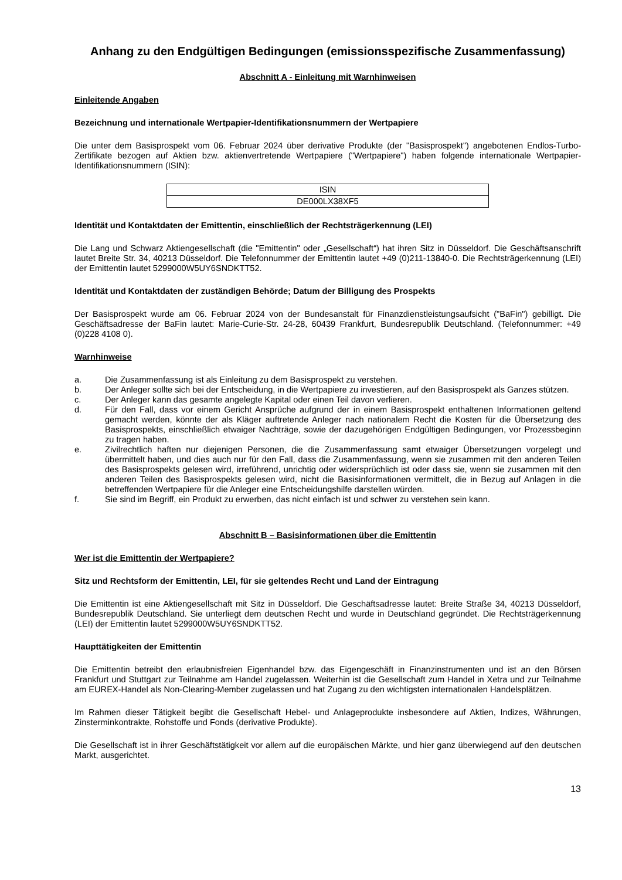Anhang zu den Endgültigen Bedingungen (emissionsspezifische Zusammenfassung)
Abschnitt A - Einleitung mit Warnhinweisen
Einleitende Angaben
Bezeichnung und internationale Wertpapier-Identifikationsnummern der Wertpapiere
Die unter dem Basisprospekt vom 06. Februar 2024 über derivative Produkte (der "Basisprospekt") angebotenen Endlos-Turbo-Zertifikate bezogen auf Aktien bzw. aktienvertretende Wertpapiere ("Wertpapiere") haben folgende internationale Wertpapier-Identifikationsnummern (ISIN):
| ISIN |
| DE000LX38XF5 |
Identität und Kontaktdaten der Emittentin, einschließlich der Rechtsträgerkennung (LEI)
Die Lang und Schwarz Aktiengesellschaft (die "Emittentin" oder „Gesellschaft“) hat ihren Sitz in Düsseldorf. Die Geschäftsanschrift lautet Breite Str. 34, 40213 Düsseldorf. Die Telefonnummer der Emittentin lautet +49 (0)211-13840-0. Die Rechtsträgerkennung (LEI) der Emittentin lautet 5299000W5UY6SNDKTT52.
Identität und Kontaktdaten der zuständigen Behörde; Datum der Billigung des Prospekts
Der Basisprospekt wurde am 06. Februar 2024 von der Bundesanstalt für Finanzdienstleistungsaufsicht ("BaFin") gebilligt. Die Geschäftsadresse der BaFin lautet: Marie-Curie-Str. 24-28, 60439 Frankfurt, Bundesrepublik Deutschland. (Telefonnummer: +49 (0)228 4108 0).
Warnhinweise
a. Die Zusammenfassung ist als Einleitung zu dem Basisprospekt zu verstehen.
b. Der Anleger sollte sich bei der Entscheidung, in die Wertpapiere zu investieren, auf den Basisprospekt als Ganzes stützen.
c. Der Anleger kann das gesamte angelegte Kapital oder einen Teil davon verlieren.
d. Für den Fall, dass vor einem Gericht Ansprüche aufgrund der in einem Basisprospekt enthaltenen Informationen geltend gemacht werden, könnte der als Kläger auftretende Anleger nach nationalem Recht die Kosten für die Übersetzung des Basisprospekts, einschließlich etwaiger Nachträge, sowie der dazugehörigen Endgültigen Bedingungen, vor Prozessbeginn zu tragen haben.
e. Zivilrechtlich haften nur diejenigen Personen, die die Zusammenfassung samt etwaiger Übersetzungen vorgelegt und übermittelt haben, und dies auch nur für den Fall, dass die Zusammenfassung, wenn sie zusammen mit den anderen Teilen des Basisprospekts gelesen wird, irreführend, unrichtig oder widersprüchlich ist oder dass sie, wenn sie zusammen mit den anderen Teilen des Basisprospekts gelesen wird, nicht die Basisinformationen vermittelt, die in Bezug auf Anlagen in die betreffenden Wertpapiere für die Anleger eine Entscheidungshilfe darstellen würden.
f. Sie sind im Begriff, ein Produkt zu erwerben, das nicht einfach ist und schwer zu verstehen sein kann.
Abschnitt B – Basisinformationen über die Emittentin
Wer ist die Emittentin der Wertpapiere?
Sitz und Rechtsform der Emittentin, LEI, für sie geltendes Recht und Land der Eintragung
Die Emittentin ist eine Aktiengesellschaft mit Sitz in Düsseldorf. Die Geschäftsadresse lautet: Breite Straße 34, 40213 Düsseldorf, Bundesrepublik Deutschland. Sie unterliegt dem deutschen Recht und wurde in Deutschland gegründet. Die Rechtsträgerkennung (LEI) der Emittentin lautet 5299000W5UY6SNDKTT52.
Haupttätigkeiten der Emittentin
Die Emittentin betreibt den erlaubnisfreien Eigenhandel bzw. das Eigengeschäft in Finanzinstrumenten und ist an den Börsen Frankfurt und Stuttgart zur Teilnahme am Handel zugelassen. Weiterhin ist die Gesellschaft zum Handel in Xetra und zur Teilnahme am EUREX-Handel als Non-Clearing-Member zugelassen und hat Zugang zu den wichtigsten internationalen Handelsplätzen.
Im Rahmen dieser Tätigkeit begibt die Gesellschaft Hebel- und Anlageprodukte insbesondere auf Aktien, Indizes, Währungen, Zinsterminkontrakte, Rohstoffe und Fonds (derivative Produkte).
Die Gesellschaft ist in ihrer Geschäftstätigkeit vor allem auf die europäischen Märkte, und hier ganz überwiegend auf den deutschen Markt, ausgerichtet.
13